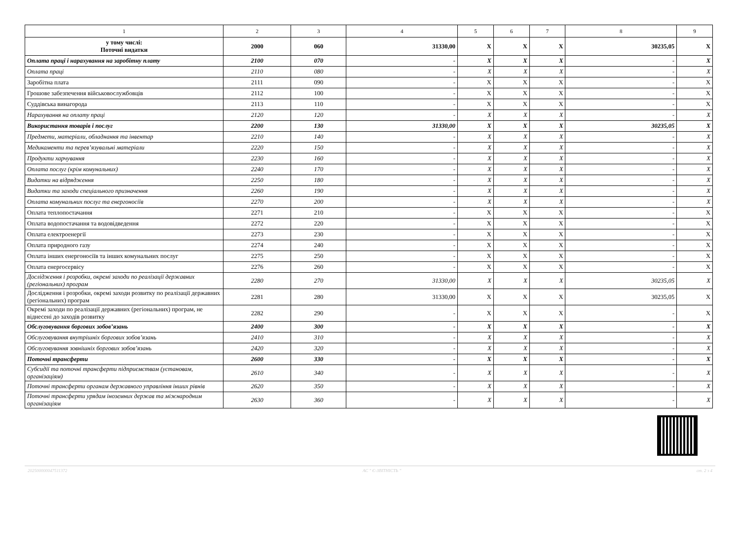| 1 | 2 | 3 | 4 | 5 | 6 | 7 | 8 | 9 |
| --- | --- | --- | --- | --- | --- | --- | --- | --- |
| у тому числі: Поточні видатки | 2000 | 060 | 31330,00 | X | X | X | 30235,05 | X |
| Оплата праці і нарахування на заробітну плату | 2100 | 070 | - | X | X | X | - | X |
| Оплата праці | 2110 | 080 | - | X | X | X | - | X |
| Заробітна плата | 2111 | 090 | - | X | X | X | - | X |
| Грошове забезпечення військовослужбовців | 2112 | 100 | - | X | X | X | - | X |
| Суддівська винагорода | 2113 | 110 | - | X | X | X | - | X |
| Нарахування на оплату праці | 2120 | 120 | - | X | X | X | - | X |
| Використання товарів і послуг | 2200 | 130 | 31330,00 | X | X | X | 30235,05 | X |
| Предмети, матеріали, обладнання та інвентар | 2210 | 140 | - | X | X | X | - | X |
| Медикаменти та перев’язувальні матеріали | 2220 | 150 | - | X | X | X | - | X |
| Продукти харчування | 2230 | 160 | - | X | X | X | - | X |
| Оплата послуг (крім комунальних) | 2240 | 170 | - | X | X | X | - | X |
| Видатки на відрядження | 2250 | 180 | - | X | X | X | - | X |
| Видатки та заходи спеціального призначення | 2260 | 190 | - | X | X | X | - | X |
| Оплата комунальних послуг та енергоносіїв | 2270 | 200 | - | X | X | X | - | X |
| Оплата теплопостачання | 2271 | 210 | - | X | X | X | - | X |
| Оплата водопостачання та водовідведення | 2272 | 220 | - | X | X | X | - | X |
| Оплата електроенергії | 2273 | 230 | - | X | X | X | - | X |
| Оплата природного газу | 2274 | 240 | - | X | X | X | - | X |
| Оплата інших енергоносіїв та інших комунальних послуг | 2275 | 250 | - | X | X | X | - | X |
| Оплата енергосервісу | 2276 | 260 | - | X | X | X | - | X |
| Дослідження і розробки, окремі заходи по реалізації державних (регіональних) програм | 2280 | 270 | 31330,00 | X | X | X | 30235,05 | X |
| Дослідження і розробки, окремі заходи розвитку по реалізації державних (регіональних) програм | 2281 | 280 | 31330,00 | X | X | X | 30235,05 | X |
| Окремі заходи по реалізації державних (регіональних) програм, не віднесені до заходів розвитку | 2282 | 290 | - | X | X | X | - | X |
| Обслуговування боргових зобов’язань | 2400 | 300 | - | X | X | X | - | X |
| Обслуговування внутрішніх боргових зобов’язань | 2410 | 310 | - | X | X | X | - | X |
| Обслуговування зовнішніх боргових зобов’язань | 2420 | 320 | - | X | X | X | - | X |
| Поточні трансферти | 2600 | 330 | - | X | X | X | - | X |
| Субсидії та поточні трансферти підприємствам (установам, організаціям) | 2610 | 340 | - | X | X | X | - | X |
| Поточні трансферти органам державного управління інших рівнів | 2620 | 350 | - | X | X | X | - | X |
| Поточні трансферти урядам іноземних держав та міжнародним організаціям | 2630 | 360 | - | X | X | X | - | X |
202500000047511372 АС " Є-ЗВІТНІСТЬ " ст. 2 з 4